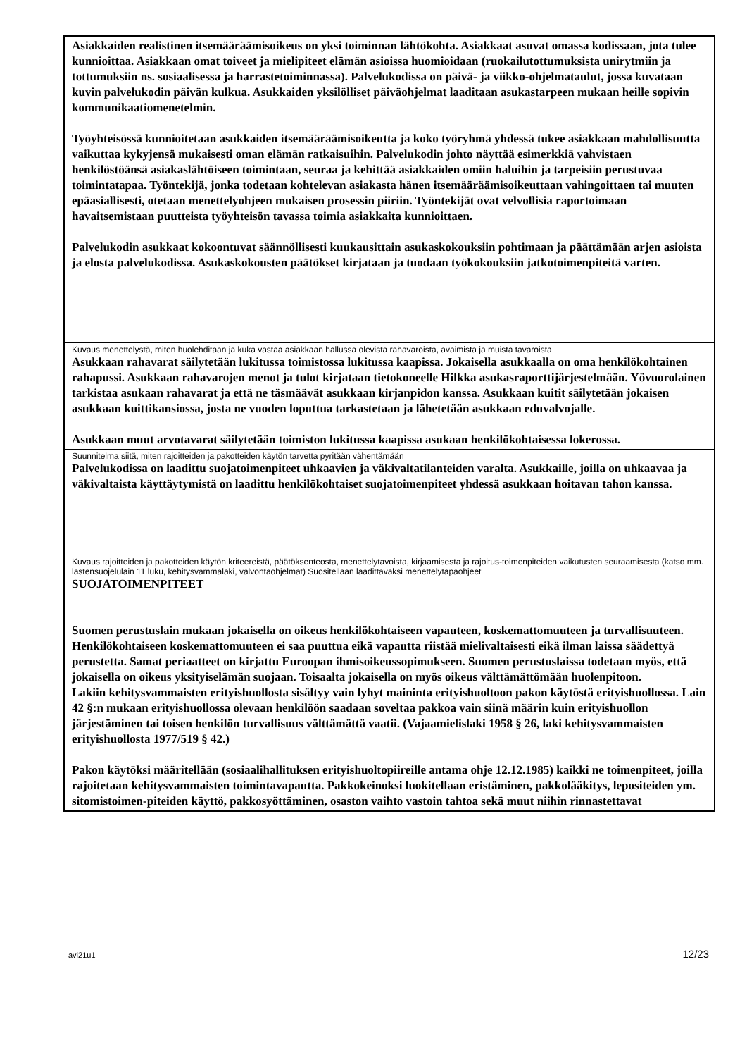| Asiakkaiden realistinen itsemääräämisoikeus on yksi toiminnan lähtökohta. Asiakkaat asuvat omassa kodissaan, jota tulee kunnioittaa. Asiakkaan omat toiveet ja mielipiteet elämän asioissa huomioidaan (ruokailutottumuksista unirytmiin ja tottumuksiin ns. sosiaalisessa ja harrastetoiminnassa). Palvelukodissa on päivä- ja viikko-ohjelmataulut, jossa kuvataan kuvin palvelukodin päivän kulkua. Asukkaiden yksilölliset päiväohjelmat laaditaan asukastarpeen mukaan heille sopivin kommunikaatiomenetelmin. Työyhteisössä kunnioitetaan asukkaiden itsemääräämisoikeutta ja koko työryhmä yhdessä tukee asiakkaan mahdollisuutta vaikuttaa kykyjensä mukaisesti oman elämän ratkaisuihin. Palvelukodin johto näyttää esimerkkiä vahvistaen henkilöstöänsä asiakaslähtöiseen toimintaan, seuraa ja kehittää asiakkaiden omiin haluihin ja tarpeisiin perustuvaa toimintatapaa. Työntekijä, jonka todetaan kohtelevan asiakasta hänen itsemääräämisoikeuttaan vahingoittaen tai muuten epäasiallisesti, otetaan menettelyohjeen mukaisen prosessin piiriin. Työntekijät ovat velvollisia raportoimaan havaitsemistaan puutteista työyhteisön tavassa toimia asiakkaita kunnioittaen. Palvelukodin asukkaat kokoontuvat säännöllisesti kuukausittain asukaskokouksiin pohtimaan ja päättämään arjen asioista ja elosta palvelukodissa. Asukaskokousten päätökset kirjataan ja tuodaan työkokouksiin jatkotoimenpiteitä varten. |
| Kuvaus menettelystä, miten huolehditaan ja kuka vastaa asiakkaan hallussa olevista rahavaroista, avaimista ja muista tavaroista Asukkaan rahavarat säilytetään lukitussa toimistossa lukitussa kaapissa. Jokaisella asukkaalla on oma henkilökohtainen rahapussi. Asukkaan rahavarojen menot ja tulot kirjataan tietokoneelle Hilkka asukasraporttijärjestelmään. Yövuorolainen tarkistaa asukaan rahavarat ja että ne täsmäävät asukkaan kirjanpidon kanssa. Asukkaan kuitit säilytetään jokaisen asukkaan kuittikansiossa, josta ne vuoden loputtua tarkastetaan ja lähetetään asukkaan eduvalvojalle. Asukkaan muut arvotavarat säilytetään toimiston lukitussa kaapissa asukaan henkilökohtaisessa lokerossa. |
| Suunnitelma siitä, miten rajoitteiden ja pakotteiden käytön tarvetta pyritään vähentämään Palvelukodissa on laadittu suojatoimenpiteet uhkaavien ja väkivaltatilanteiden varalta. Asukkaille, joilla on uhkaavaa ja väkivaltaista käyttäytymistä on laadittu henkilökohtaiset suojatoimenpiteet yhdessä asukkaan hoitavan tahon kanssa. |
| Kuvaus rajoitteiden ja pakotteiden käytön kriteereistä, päätöksenteosta, menettelytavoista, kirjaamisesta ja rajoitus-toimenpiteiden vaikutusten seuraamisesta (katso mm. lastensuojelulain 11 luku, kehitysvammalaki, valvontaohjelmat) Suositellaan laadittavaksi menettelytapaohjeet SUOJATOIMENPITEET Suomen perustuslain mukaan jokaisella on oikeus henkilökohtaiseen vapauteen, koskemattomuuteen ja turvallisuuteen. Henkilökohtaiseen koskemattomuuteen ei saa puuttua eikä vapautta riistää mielivaltaisesti eikä ilman laissa säädettyä perustetta. Samat periaatteet on kirjattu Euroopan ihmisoikeussopimukseen. Suomen perustuslaissa todetaan myös, että jokaisella on oikeus yksityiselämän suojaan. Toisaalta jokaisella on myös oikeus välttämättömään huolenpitoon. Lakiin kehitysvammaisten erityishuollosta sisältyy vain lyhyt maininta erityishuoltoon pakon käytöstä erityishuollossa. Lain 42 §:n mukaan erityishuollossa olevaan henkilöön saadaan soveltaa pakkoa vain siinä määrin kuin erityishuollon järjestäminen tai toisen henkilön turvallisuus välttämättä vaatii. (Vajaamielislaki 1958 § 26, laki kehitysvammaisten erityishuollosta 1977/519 § 42.) Pakon käytöksi määritellään (sosiaalihallituksen erityishuoltopiireille antama ohje 12.12.1985) kaikki ne toimenpiteet, joilla rajoitetaan kehitysvammaisten toimintavapautta. Pakkokeinoksi luokitellaan eristäminen, pakkolääkitys, lepositeiden ym. sitomistoimen-piteiden käyttö, pakkosyöttäminen, osaston vaihto vastoin tahtoa sekä muut niihin rinnastettavat |
avi21u1 12/23